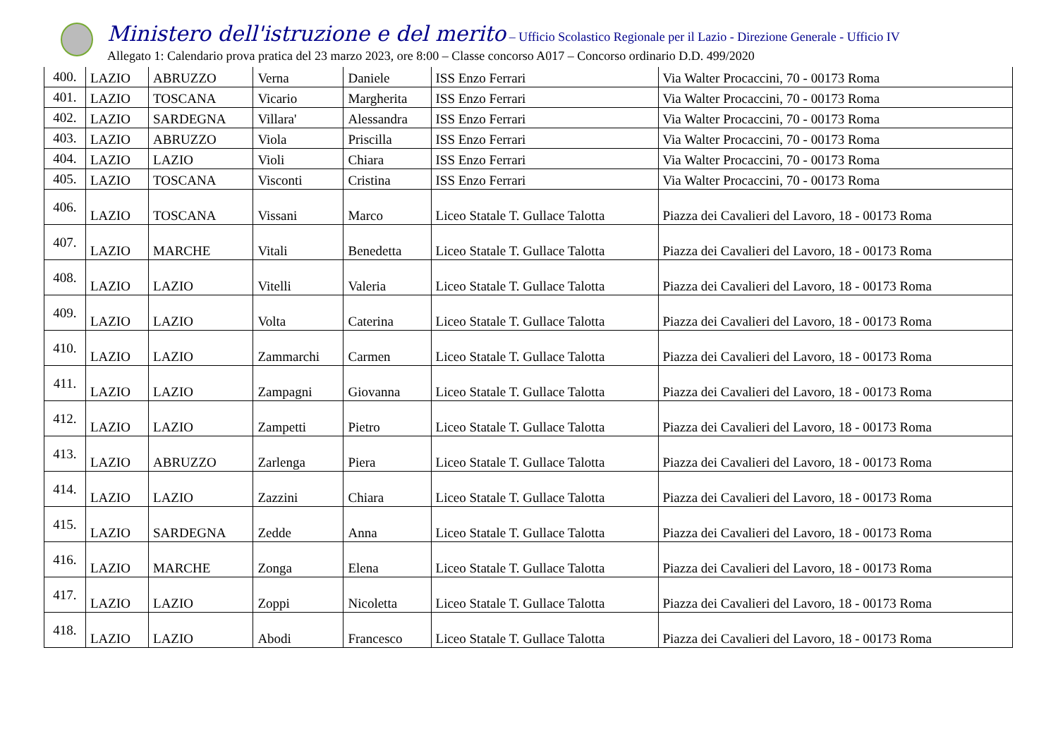Ministero dell'istruzione e del merito – Ufficio Scolastico Regionale per il Lazio - Direzione Generale - Ufficio IV
Allegato 1: Calendario prova pratica del 23 marzo 2023, ore 8:00 – Classe concorso A017 – Concorso ordinario D.D. 499/2020
| 400. | LAZIO | ABRUZZO | Verna | Daniele | ISS Enzo Ferrari | Via Walter Procaccini, 70 - 00173 Roma |
| 401. | LAZIO | TOSCANA | Vicario | Margherita | ISS Enzo Ferrari | Via Walter Procaccini, 70 - 00173 Roma |
| 402. | LAZIO | SARDEGNA | Villara' | Alessandra | ISS Enzo Ferrari | Via Walter Procaccini, 70 - 00173 Roma |
| 403. | LAZIO | ABRUZZO | Viola | Priscilla | ISS Enzo Ferrari | Via Walter Procaccini, 70 - 00173 Roma |
| 404. | LAZIO | LAZIO | Violi | Chiara | ISS Enzo Ferrari | Via Walter Procaccini, 70 - 00173 Roma |
| 405. | LAZIO | TOSCANA | Visconti | Cristina | ISS Enzo Ferrari | Via Walter Procaccini, 70 - 00173 Roma |
| 406. | LAZIO | TOSCANA | Vissani | Marco | Liceo Statale T. Gullace Talotta | Piazza dei Cavalieri del Lavoro, 18 - 00173 Roma |
| 407. | LAZIO | MARCHE | Vitali | Benedetta | Liceo Statale T. Gullace Talotta | Piazza dei Cavalieri del Lavoro, 18 - 00173 Roma |
| 408. | LAZIO | LAZIO | Vitelli | Valeria | Liceo Statale T. Gullace Talotta | Piazza dei Cavalieri del Lavoro, 18 - 00173 Roma |
| 409. | LAZIO | LAZIO | Volta | Caterina | Liceo Statale T. Gullace Talotta | Piazza dei Cavalieri del Lavoro, 18 - 00173 Roma |
| 410. | LAZIO | LAZIO | Zammarchi | Carmen | Liceo Statale T. Gullace Talotta | Piazza dei Cavalieri del Lavoro, 18 - 00173 Roma |
| 411. | LAZIO | LAZIO | Zampagni | Giovanna | Liceo Statale T. Gullace Talotta | Piazza dei Cavalieri del Lavoro, 18 - 00173 Roma |
| 412. | LAZIO | LAZIO | Zampetti | Pietro | Liceo Statale T. Gullace Talotta | Piazza dei Cavalieri del Lavoro, 18 - 00173 Roma |
| 413. | LAZIO | ABRUZZO | Zarlenga | Piera | Liceo Statale T. Gullace Talotta | Piazza dei Cavalieri del Lavoro, 18 - 00173 Roma |
| 414. | LAZIO | LAZIO | Zazzini | Chiara | Liceo Statale T. Gullace Talotta | Piazza dei Cavalieri del Lavoro, 18 - 00173 Roma |
| 415. | LAZIO | SARDEGNA | Zedde | Anna | Liceo Statale T. Gullace Talotta | Piazza dei Cavalieri del Lavoro, 18 - 00173 Roma |
| 416. | LAZIO | MARCHE | Zonga | Elena | Liceo Statale T. Gullace Talotta | Piazza dei Cavalieri del Lavoro, 18 - 00173 Roma |
| 417. | LAZIO | LAZIO | Zoppi | Nicoletta | Liceo Statale T. Gullace Talotta | Piazza dei Cavalieri del Lavoro, 18 - 00173 Roma |
| 418. | LAZIO | LAZIO | Abodi | Francesco | Liceo Statale T. Gullace Talotta | Piazza dei Cavalieri del Lavoro, 18 - 00173 Roma |